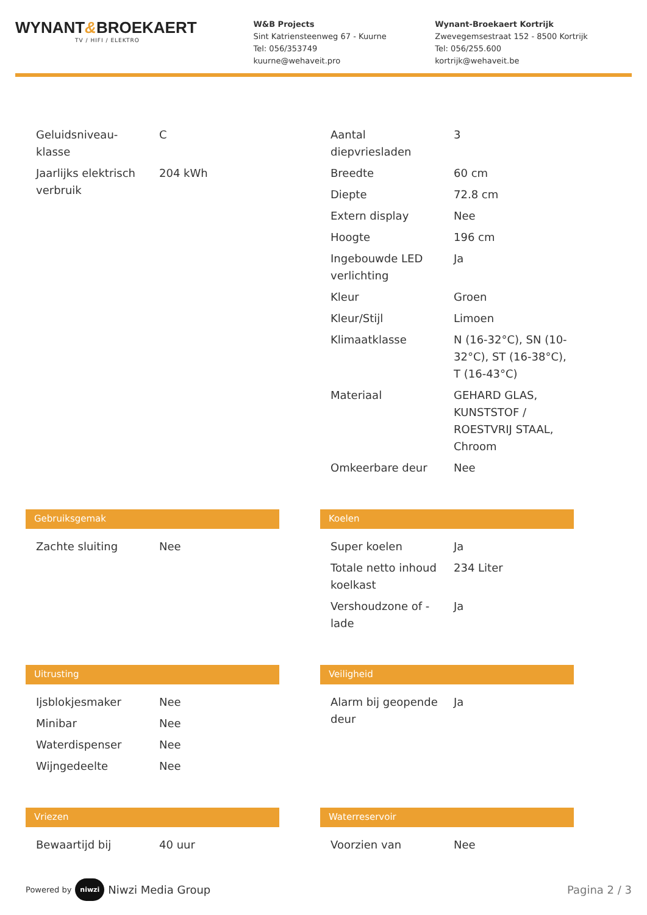WYNANT&BROEKAERT
TV / HIFI / ELEKTRO
W&B Projects
Sint Katriensteenweg 67 - Kuurne
Tel: 056/353749
kuurne@wehaveit.pro
Wynant-Broekaert Kortrijk
Zwevegemsestraat 152 - 8500 Kortrijk
Tel: 056/255.600
kortrijk@wehaveit.be
| Geluidsniveau-klasse | C |
| Jaarlijks elektrisch verbruik | 204 kWh |
| Aantal diepvriesladen | 3 |
| Breedte | 60 cm |
| Diepte | 72.8 cm |
| Extern display | Nee |
| Hoogte | 196 cm |
| Ingebouwde LED verlichting | Ja |
| Kleur | Groen |
| Kleur/Stijl | Limoen |
| Klimaatklasse | N (16-32°C), SN (10-32°C), ST (16-38°C), T (16-43°C) |
| Materiaal | GEHARD GLAS, KUNSTSTOF / ROESTVRIJ STAAL, Chroom |
| Omkeerbare deur | Nee |
Gebruiksgemak
| Zachte sluiting | Nee |
Koelen
| Super koelen | Ja |
| Totale netto inhoud koelkast | 234 Liter |
| Vershoudzone of -lade | Ja |
Uitrusting
| Ijsblokjesmaker | Nee |
| Minibar | Nee |
| Waterdispenser | Nee |
| Wijngedeelte | Nee |
Veiligheid
| Alarm bij geopende deur | Ja |
Vriezen
| Bewaartijd bij | 40 uur |
Waterreservoir
| Voorzien van | Nee |
Powered by niwzi Niwzi Media Group
Pagina 2 / 3